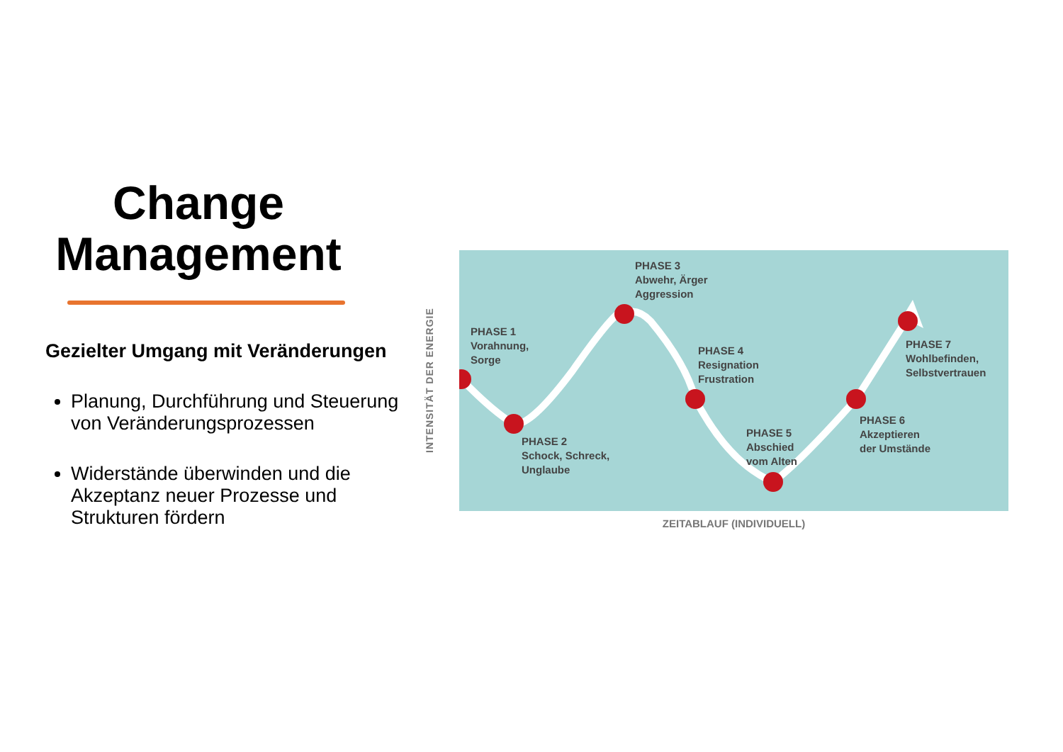Change Management
Gezielter Umgang mit Veränderungen
Planung, Durchführung und Steuerung von Veränderungsprozessen
Widerstände überwinden und die Akzeptanz neuer Prozesse und Strukturen fördern
INTENSITÄT DER ENERGIE
PHASE 1
Vorahnung,
Sorge
PHASE 2
Schock, Schreck,
Unglaube
PHASE 3
Abwehr, Ärger
Aggression
PHASE 4
Resignation
Frustration
PHASE 5
Abschied
vom Alten
PHASE 6
Akzeptieren
der Umstände
PHASE 7
Wohlbefinden,
Selbstvertrauen
ZEITABLAUF (INDIVIDUELL)